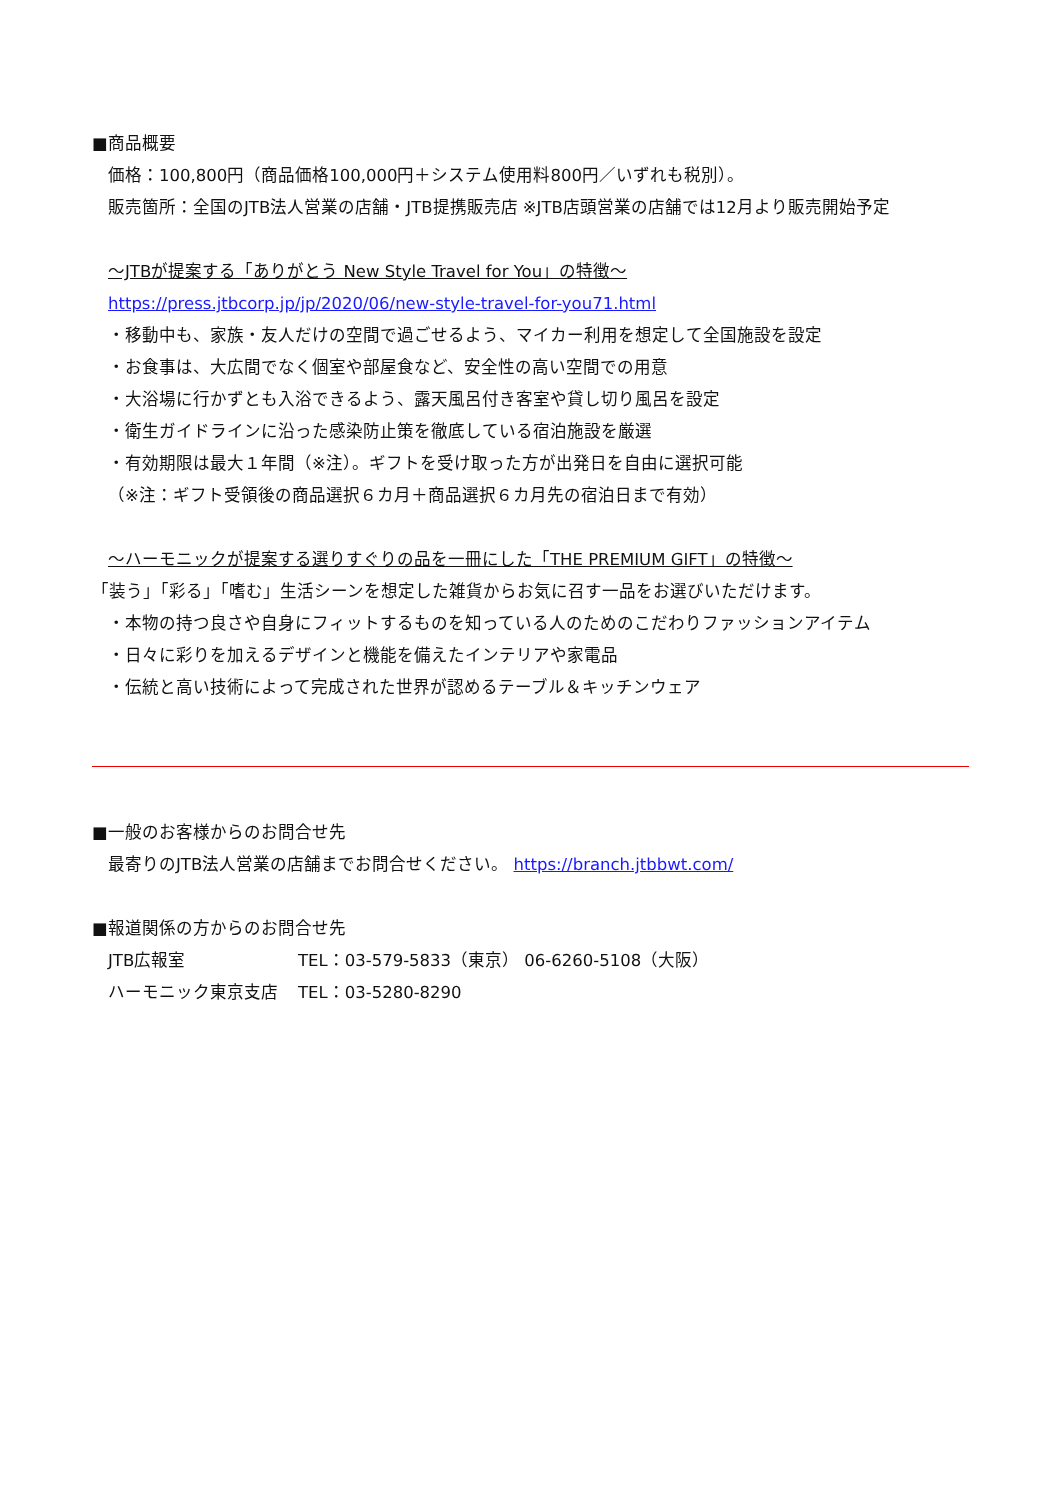■商品概要
価格：100,800円（商品価格100,000円＋システム使用料800円／いずれも税別）。
販売箇所：全国のJTB法人営業の店舗・JTB提携販売店 ※JTB店頭営業の店舗では12月より販売開始予定
～JTBが提案する「ありがとう New Style Travel for You」の特徴～
https://press.jtbcorp.jp/jp/2020/06/new-style-travel-for-you71.html
・移動中も、家族・友人だけの空間で過ごせるよう、マイカー利用を想定して全国施設を設定
・お食事は、大広間でなく個室や部屋食など、安全性の高い空間での用意
・大浴場に行かずとも入浴できるよう、露天風呂付き客室や貸し切り風呂を設定
・衛生ガイドラインに沿った感染防止策を徹底している宿泊施設を厳選
・有効期限は最大１年間（※注）。ギフトを受け取った方が出発日を自由に選択可能
（※注：ギフト受領後の商品選択６カ月＋商品選択６カ月先の宿泊日まで有効）
～ハーモニックが提案する選りすぐりの品を一冊にした「THE PREMIUM GIFT」の特徴～
「装う」「彩る」「嗜む」生活シーンを想定した雑貨からお気に召す一品をお選びいただけます。
・本物の持つ良さや自身にフィットするものを知っている人のためのこだわりファッションアイテム
・日々に彩りを加えるデザインと機能を備えたインテリアや家電品
・伝統と高い技術によって完成された世界が認めるテーブル＆キッチンウェア
■一般のお客様からのお問合せ先
最寄りのJTB法人営業の店舗までお問合せください。 https://branch.jtbbwt.com/
■報道関係の方からのお問合せ先
JTB広報室 TEL：03-579-5833（東京） 06-6260-5108（大阪）
ハーモニック東京支店 TEL：03-5280-8290